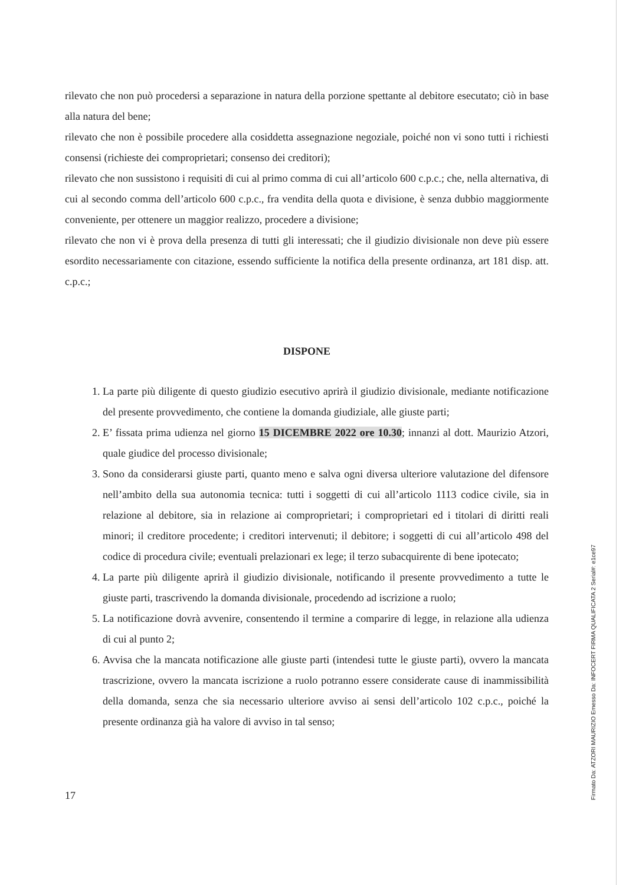rilevato che non può procedersi a separazione in natura della porzione spettante al debitore esecutato; ciò in base alla natura del bene;
rilevato che non è possibile procedere alla cosiddetta assegnazione negoziale, poiché non vi sono tutti i richiesti consensi (richieste dei comproprietari; consenso dei creditori);
rilevato che non sussistono i requisiti di cui al primo comma di cui all’articolo 600 c.p.c.; che, nella alternativa, di cui al secondo comma dell’articolo 600 c.p.c., fra vendita della quota e divisione, è senza dubbio maggiormente conveniente, per ottenere un maggior realizzo, procedere a divisione;
rilevato che non vi è prova della presenza di tutti gli interessati; che il giudizio divisionale non deve più essere esordito necessariamente con citazione, essendo sufficiente la notifica della presente ordinanza, art 181 disp. att. c.p.c.;
DISPONE
1. La parte più diligente di questo giudizio esecutivo aprirà il giudizio divisionale, mediante notificazione del presente provvedimento, che contiene la domanda giudiziale, alle giuste parti;
2. E’ fissata prima udienza nel giorno 15 DICEMBRE 2022 ore 10.30; innanzi al dott. Maurizio Atzori, quale giudice del processo divisionale;
3. Sono da considerarsi giuste parti, quanto meno e salva ogni diversa ulteriore valutazione del difensore nell’ambito della sua autonomia tecnica: tutti i soggetti di cui all’articolo 1113 codice civile, sia in relazione al debitore, sia in relazione ai comproprietari; i comproprietari ed i titolari di diritti reali minori; il creditore procedente; i creditori intervenuti; il debitore; i soggetti di cui all’articolo 498 del codice di procedura civile; eventuali prelazionari ex lege; il terzo subacquirente di bene ipotecato;
4. La parte più diligente aprirà il giudizio divisionale, notificando il presente provvedimento a tutte le giuste parti, trascrivendo la domanda divisionale, procedendo ad iscrizione a ruolo;
5. La notificazione dovrà avvenire, consentendo il termine a comparire di legge, in relazione alla udienza di cui al punto 2;
6. Avvisa che la mancata notificazione alle giuste parti (intendesi tutte le giuste parti), ovvero la mancata trascrizione, ovvero la mancata iscrizione a ruolo potranno essere considerate cause di inammissibilità della domanda, senza che sia necessario ulteriore avviso ai sensi dell’articolo 102 c.p.c., poiché la presente ordinanza già ha valore di avviso in tal senso;
17
Firmato Da: ATZORI MAURIZIO Emesso Da: INFOCERT FIRMA QUALIFICATA 2 Serial#: e1ce97